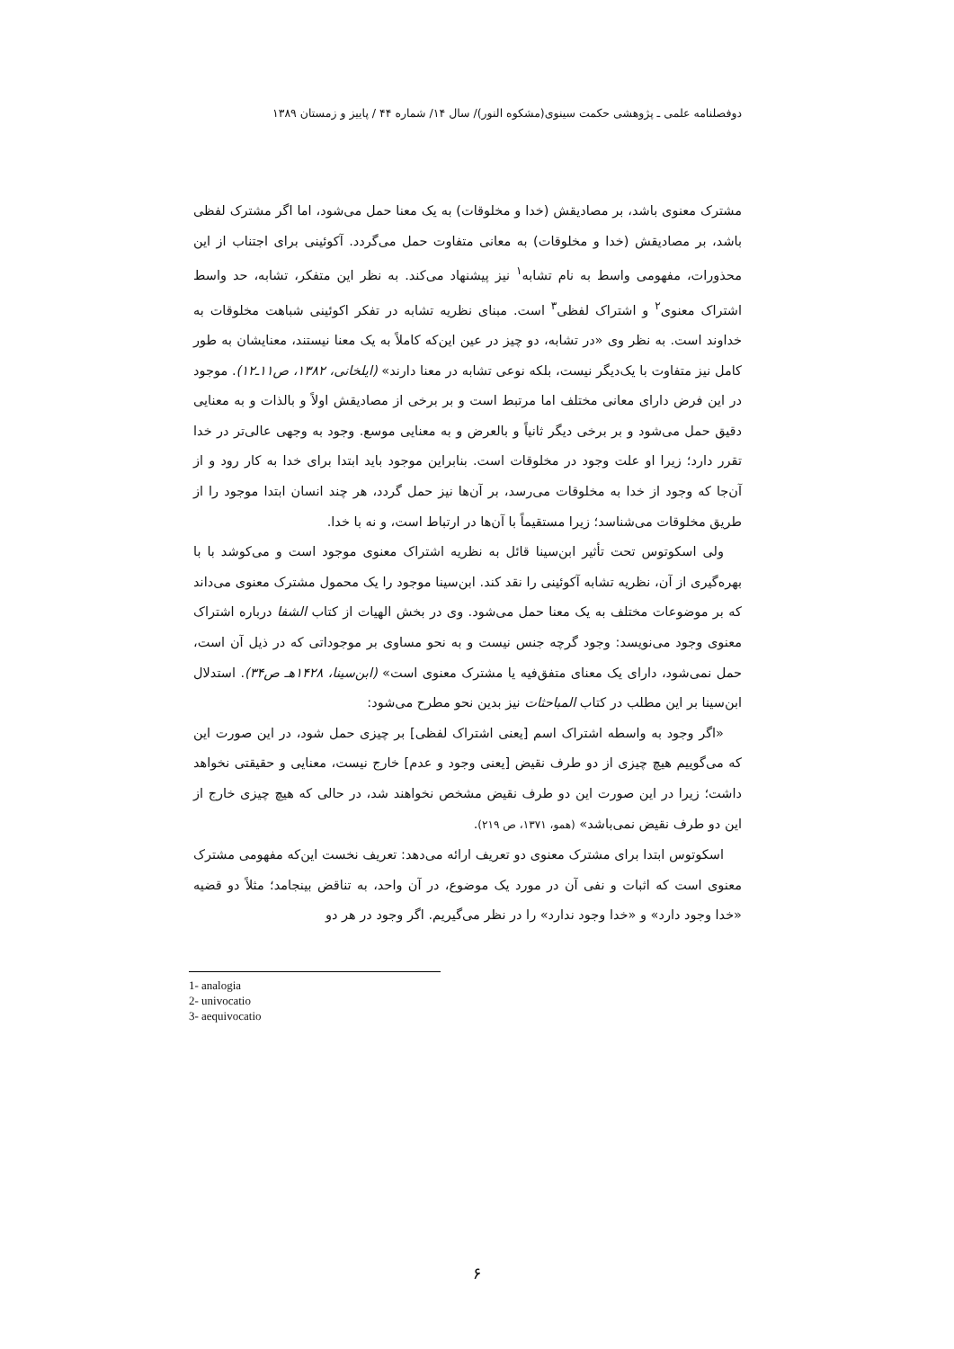دوفصلنامه علمی ـ پژوهشی حکمت سینوی(مشکوه النور)/ سال ۱۴/ شماره ۴۴ / پاییز و زمستان ۱۳۸۹
مشترک معنوی باشد، بر مصادیقش (خدا و مخلوقات) به یک معنا حمل می‌شود، اما اگر مشترک لفظی باشد، بر مصادیقش (خدا و مخلوقات) به معانی متفاوت حمل می‌گردد. آکوئینی برای اجتناب از این محذورات، مفهومی واسط به نام تشابه<sup>۱</sup> نیز پیشنهاد می‌کند. به نظر این متفکر، تشابه، حد واسط اشتراک معنوی<sup>۲</sup> و اشتراک لفظی<sup>۳</sup> است. مبنای نظریه تشابه در تفکر اکوئینی شباهت مخلوقات به خداوند است. به نظر وی «در تشابه، دو چیز در عین این‌که کاملاً به یک معنا نیستند، معنایشان به طور کامل نیز متفاوت با یک‌دیگر نیست، بلکه نوعی تشابه در معنا دارند» (ایلخانی، ۱۳۸۲، ص۱۱ـ۱۲). موجود در این فرض دارای معانی مختلف اما مرتبط است و بر برخی از مصادیقش اولاً و بالذات و به معنایی دقیق حمل می‌شود و بر برخی دیگر ثانیاً و بالعرض و به معنایی موسع. وجود به وجهی عالی‌تر در خدا تقرر دارد؛ زیرا او علت وجود در مخلوقات است. بنابراین موجود باید ابتدا برای خدا به کار رود و از آن‌جا که وجود از خدا به مخلوقات می‌رسد، بر آن‌ها نیز حمل گردد، هر چند انسان ابتدا موجود را از طریق مخلوقات می‌شناسد؛ زیرا مستقیماً با آن‌ها در ارتباط است، و نه با خدا.
ولی اسکوتوس تحت تأثیر ابن‌سینا قائل به نظریه اشتراک معنوی موجود است و می‌کوشد با با بهره‌گیری از آن، نظریه تشابه آکوئینی را نقد کند. ابن‌سینا موجود را یک محمول مشترک معنوی می‌داند که بر موضوعات مختلف به یک معنا حمل می‌شود. وی در بخش الهیات از کتاب الشفا درباره اشتراک معنوی وجود می‌نویسد: وجود گرچه جنس نیست و به نحو مساوی بر موجوداتی که در ذیل آن است، حمل نمی‌شود، دارای یک معنای متفق‌فیه یا مشترک معنوی است» (ابن‌سینا، ۱۴۲۸هـ ص۳۴). استدلال ابن‌سینا بر این مطلب در کتاب المباحثات نیز بدین نحو مطرح می‌شود:
«اگر وجود به واسطه اشتراک اسم [یعنی اشتراک لفظی] بر چیزی حمل شود، در این صورت این که می‌گوییم هیچ چیزی از دو طرف نقیض [یعنی وجود و عدم] خارج نیست، معنایی و حقیقتی نخواهد داشت؛ زیرا در این صورت این دو طرف نقیض مشخص نخواهند شد، در حالی که هیچ چیزی خارج از این دو طرف نقیض نمی‌باشد» (همو، ۱۳۷۱، ص ۲۱۹).
اسکوتوس ابتدا برای مشترک معنوی دو تعریف ارائه می‌دهد: تعریف نخست این‌که مفهومی مشترک معنوی است که اثبات و نفی آن در مورد یک موضوع، در آن واحد، به تناقض بینجامد؛ مثلاً دو قضیه «خدا وجود دارد» و «خدا وجود ندارد» را در نظر می‌گیریم. اگر وجود در هر دو
1- analogia
2- univocatio
3- aequivocatio
۶